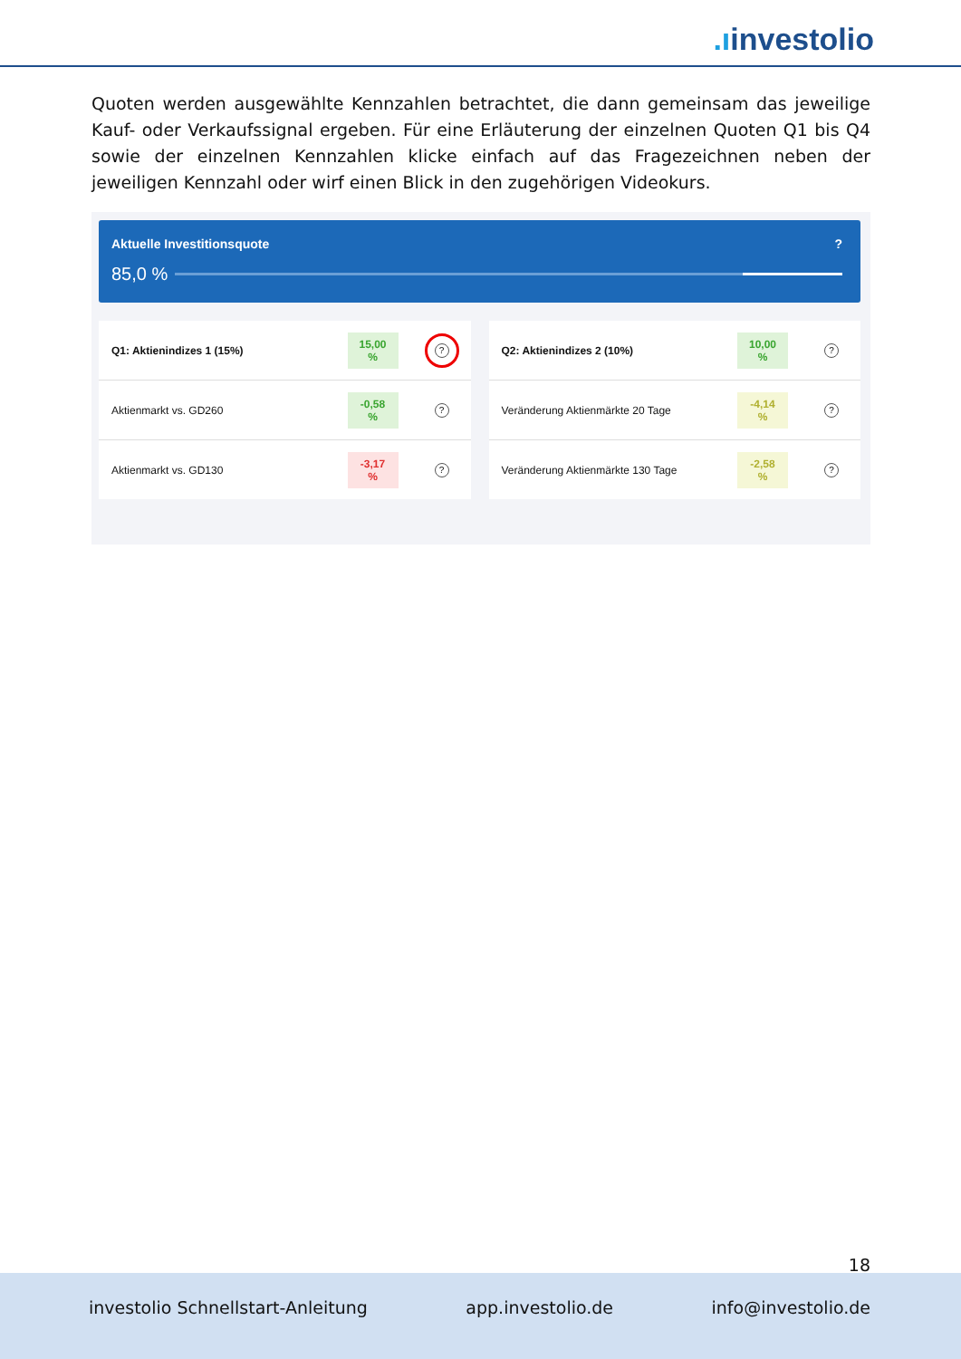.ıinvestolio
Quoten werden ausgewählte Kennzahlen betrachtet, die dann gemeinsam das jeweilige Kauf- oder Verkaufssignal ergeben. Für eine Erläuterung der einzelnen Quoten Q1 bis Q4 sowie der einzelnen Kennzahlen klicke einfach auf das Fragezeichnen neben der jeweiligen Kennzahl oder wirf einen Blick in den zugehörigen Videokurs.
Aktuelle Investitionsquote?
85,0 %
Q1: Aktienindizes 1 (15%) 15,00 %?
Aktienmarkt vs. GD260 -0,58 %?
Aktienmarkt vs. GD130 -3,17 %?
Q2: Aktienindizes 2 (10%) 10,00 %?
Veränderung Aktienmärkte 20 Tage -4,14 %?
Veränderung Aktienmärkte 130 Tage -2,58 %?
18
investolio Schnellstart-Anleitung app.investolio.de info@investolio.de